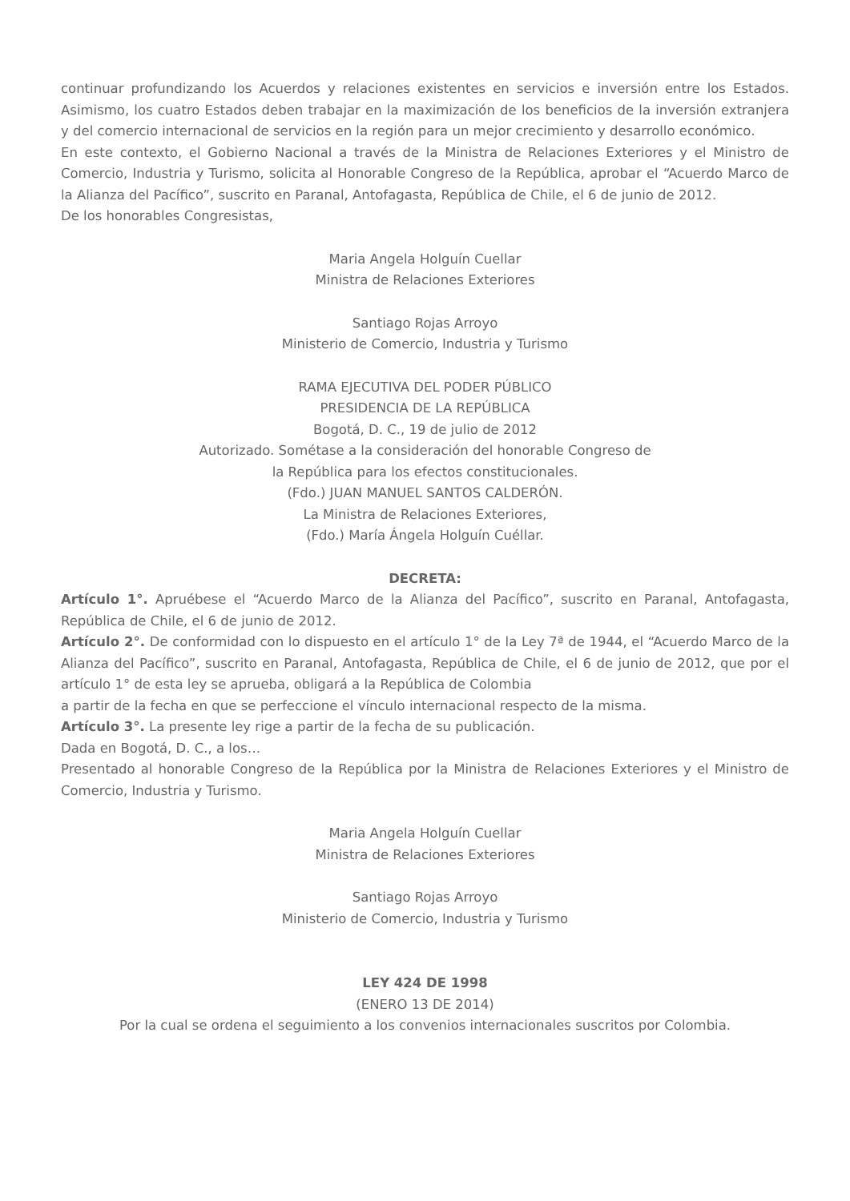continuar profundizando los Acuerdos y relaciones existentes en servicios e inversión entre los Estados. Asimismo, los cuatro Estados deben trabajar en la maximización de los beneficios de la inversión extranjera y del comercio internacional de servicios en la región para un mejor crecimiento y desarrollo económico.
En este contexto, el Gobierno Nacional a través de la Ministra de Relaciones Exteriores y el Ministro de Comercio, Industria y Turismo, solicita al Honorable Congreso de la República, aprobar el “Acuerdo Marco de la Alianza del Pacífico”, suscrito en Paranal, Antofagasta, República de Chile, el 6 de junio de 2012.
De los honorables Congresistas,
Maria Angela Holguín Cuellar
Ministra de Relaciones Exteriores
Santiago Rojas Arroyo
Ministerio de Comercio, Industria y Turismo
RAMA EJECUTIVA DEL PODER PÚBLICO
PRESIDENCIA DE LA REPÚBLICA
Bogotá, D. C., 19 de julio de 2012
Autorizado. Sométase a la consideración del honorable Congreso de
la República para los efectos constitucionales.
(Fdo.) JUAN MANUEL SANTOS CALDERÓN.
La Ministra de Relaciones Exteriores,
(Fdo.) María Ángela Holguín Cuéllar.
DECRETA:
Artículo 1°. Apruébese el “Acuerdo Marco de la Alianza del Pacífico”, suscrito en Paranal, Antofagasta, República de Chile, el 6 de junio de 2012.
Artículo 2°. De conformidad con lo dispuesto en el artículo 1° de la Ley 7ª de 1944, el “Acuerdo Marco de la Alianza del Pacífico”, suscrito en Paranal, Antofagasta, República de Chile, el 6 de junio de 2012, que por el artículo 1° de esta ley se aprueba, obligará a la República de Colombia
a partir de la fecha en que se perfeccione el vínculo internacional respecto de la misma.
Artículo 3°. La presente ley rige a partir de la fecha de su publicación.
Dada en Bogotá, D. C., a los…
Presentado al honorable Congreso de la República por la Ministra de Relaciones Exteriores y el Ministro de Comercio, Industria y Turismo.
Maria Angela Holguín Cuellar
Ministra de Relaciones Exteriores
Santiago Rojas Arroyo
Ministerio de Comercio, Industria y Turismo
LEY 424 DE 1998
(ENERO 13 DE 2014)
Por la cual se ordena el seguimiento a los convenios internacionales suscritos por Colombia.